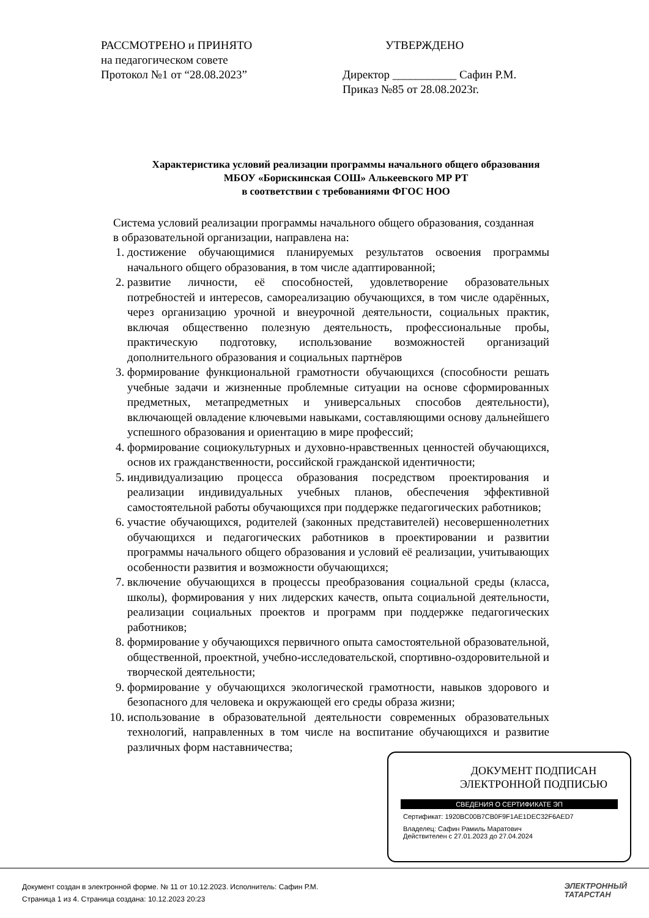РАССМОТРЕНО и ПРИНЯТО
на педагогическом совете
Протокол №1 от “28.08.2023”
УТВЕРЖДЕНО
Директор ___________ Сафин Р.М.
Приказ №85 от 28.08.2023г.
Характеристика условий реализации программы начального общего образования
МБОУ «Борискинская СОШ» Алькеевского МР РТ
в соответствии с требованиями ФГОС НОО
Система условий реализации программы начального общего образования, созданная в образовательной организации, направлена на:
1. достижение обучающимися планируемых результатов освоения программы начального общего образования, в том числе адаптированной;
2. развитие личности, её способностей, удовлетворение образовательных потребностей и интересов, самореализацию обучающихся, в том числе одарённых, через организацию урочной и внеурочной деятельности, социальных практик, включая общественно полезную деятельность, профессиональные пробы, практическую подготовку, использование возможностей организаций дополнительного образования и социальных партнёров
3. формирование функциональной грамотности обучающихся (способности решать учебные задачи и жизненные проблемные ситуации на основе сформированных предметных, метапредметных и универсальных способов деятельности), включающей овладение ключевыми навыками, составляющими основу дальнейшего успешного образования и ориентацию в мире профессий;
4. формирование социокультурных и духовно-нравственных ценностей обучающихся, основ их гражданственности, российской гражданской идентичности;
5. индивидуализацию процесса образования посредством проектирования и реализации индивидуальных учебных планов, обеспечения эффективной самостоятельной работы обучающихся при поддержке педагогических работников;
6. участие обучающихся, родителей (законных представителей) несовершеннолетних обучающихся и педагогических работников в проектировании и развитии программы начального общего образования и условий её реализации, учитывающих особенности развития и возможности обучающихся;
7. включение обучающихся в процессы преобразования социальной среды (класса, школы), формирования у них лидерских качеств, опыта социальной деятельности, реализации социальных проектов и программ при поддержке педагогических работников;
8. формирование у обучающихся первичного опыта самостоятельной образовательной, общественной, проектной, учебно-исследовательской, спортивно-оздоровительной и творческой деятельности;
9. формирование у обучающихся экологической грамотности, навыков здорового и безопасного для человека и окружающей его среды образа жизни;
10. использование в образовательной деятельности современных образовательных технологий, направленных в том числе на воспитание обучающихся и развитие различных форм наставничества;
ДОКУМЕНТ ПОДПИСАН
ЭЛЕКТРОННОЙ ПОДПИСЬЮ
СВЕДЕНИЯ О СЕРТИФИКАТЕ ЭП
Сертификат: 1920BC00B7CB0F9F1AE1DEC32F6AED7
Владелец: Сафин Рамиль Маратович
Действителен с 27.01.2023 до 27.04.2024
Документ создан в электронной форме. № 11 от 10.12.2023. Исполнитель: Сафин Р.М.
Страница 1 из 4. Страница создана: 10.12.2023 20:23
ЭЛЕКТРОННЫЙ
ТАТАРСТАН